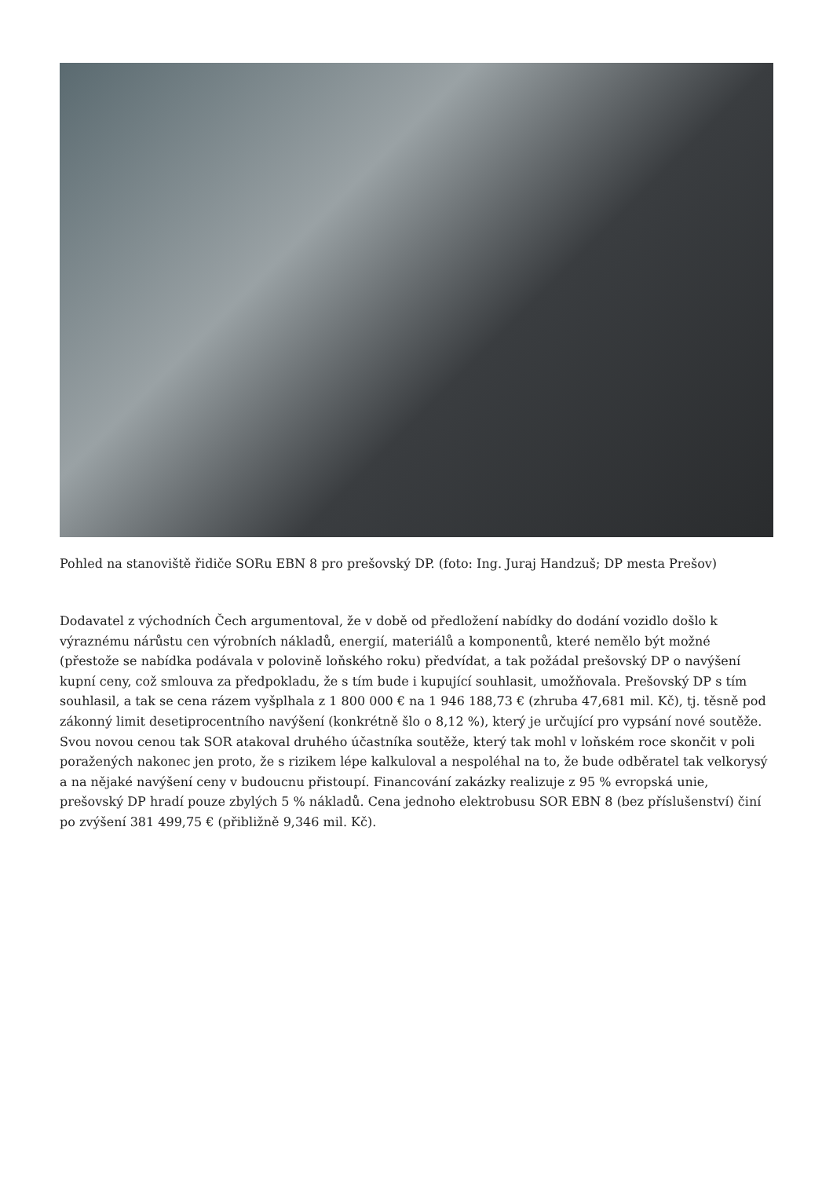Pohled na stanoviště řidiče SORu EBN 8 pro prešovský DP. (foto: Ing. Juraj Handzuš; DP mesta Prešov)
Dodavatel z východních Čech argumentoval, že v době od předložení nabídky do dodání vozidlo došlo k výraznému nárůstu cen výrobních nákladů, energií, materiálů a komponentů, které nemělo být možné (přestože se nabídka podávala v polovině loňského roku) předvídat, a tak požádal prešovský DP o navýšení kupní ceny, což smlouva za předpokladu, že s tím bude i kupující souhlasit, umožňovala. Prešovský DP s tím souhlasil, a tak se cena rázem vyšplhala z 1 800 000 € na 1 946 188,73 € (zhruba 47,681 mil. Kč), tj. těsně pod zákonný limit desetiprocentního navýšení (konkrétně šlo o 8,12 %), který je určující pro vypsání nové soutěže. Svou novou cenou tak SOR atakoval druhého účastníka soutěže, který tak mohl v loňském roce skončit v poli poražených nakonec jen proto, že s rizikem lépe kalkuloval a nespoléhal na to, že bude odběratel tak velkorysý a na nějaké navýšení ceny v budoucnu přistoupí. Financování zakázky realizuje z 95 % evropská unie, prešovský DP hradí pouze zbylých 5 % nákladů. Cena jednoho elektrobusu SOR EBN 8 (bez příslušenství) činí po zvýšení 381 499,75 € (přibližně 9,346 mil. Kč).